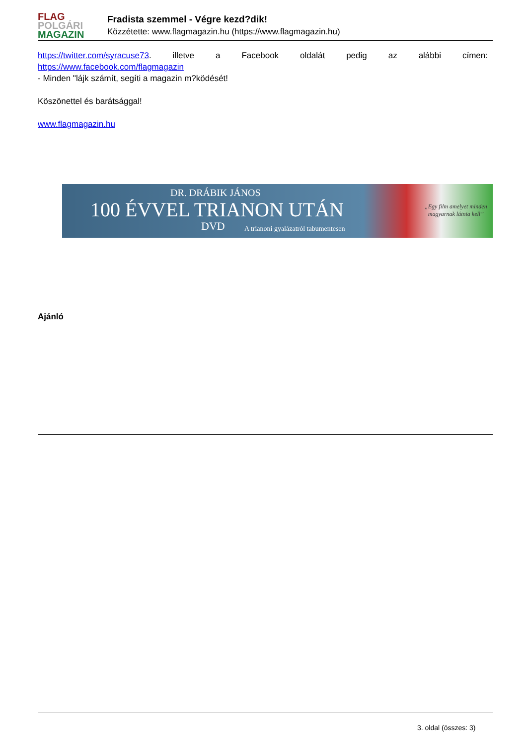FLAG
POLGÁRI
MAGAZIN
Fradista szemmel - Végre kezd?dik!
Közzétette: www.flagmagazin.hu (https://www.flagmagazin.hu)
https://twitter.com/syracuse73. illetve a Facebook oldalát pedig az alábbi címen:
https://www.facebook.com/flagmagazin
- Minden "lájk számít, segíti a magazin m?ködését!
Köszönettel és barátsággal!
www.flagmagazin.hu
DR. DRÁBIK JÁNOS
100 ÉVVEL TRIANON UTÁN
DVD
A trianoni gyalázatról tabumentesen
„Egy film amelyet minden
magyarnak látnia kell”
Ajánló
3. oldal (összes: 3)